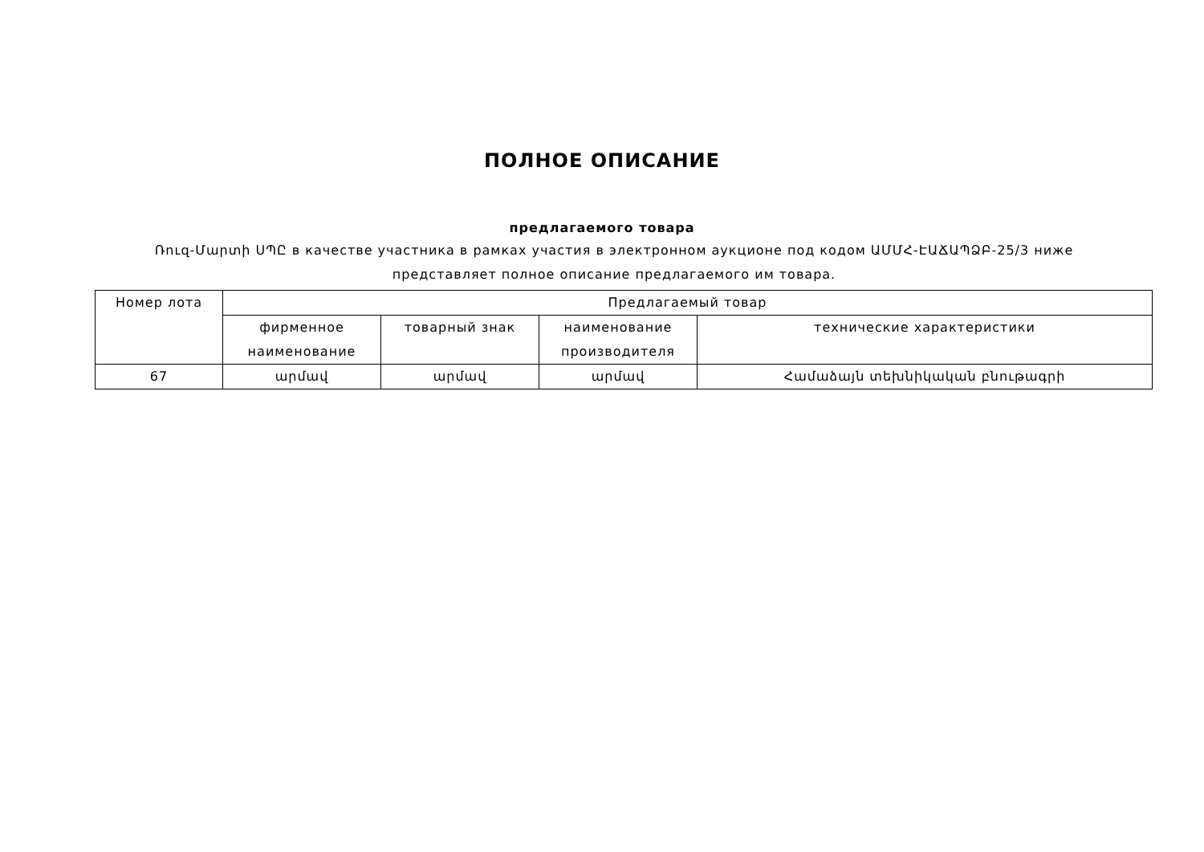ПОЛНОЕ ОПИСАНИЕ
предлагаемого товара
Ռուզ-Մարտի ՍՊԸ в качестве участника в рамках участия в электронном аукционе под кодом ԱՄՄՀ-ԷԱՃԱՊՁԲ-25/3 ниже
представляет полное описание предлагаемого им товара.
| Номер лота | Предлагаемый товар | | | |
| --- | --- | --- | --- | --- |
| | фирменное наименование | товарный знак | наименование производителя | технические характеристики |
| 67 | արմավ | արմավ | արմավ | Համաձայն տեխնիկական բնութագրի |